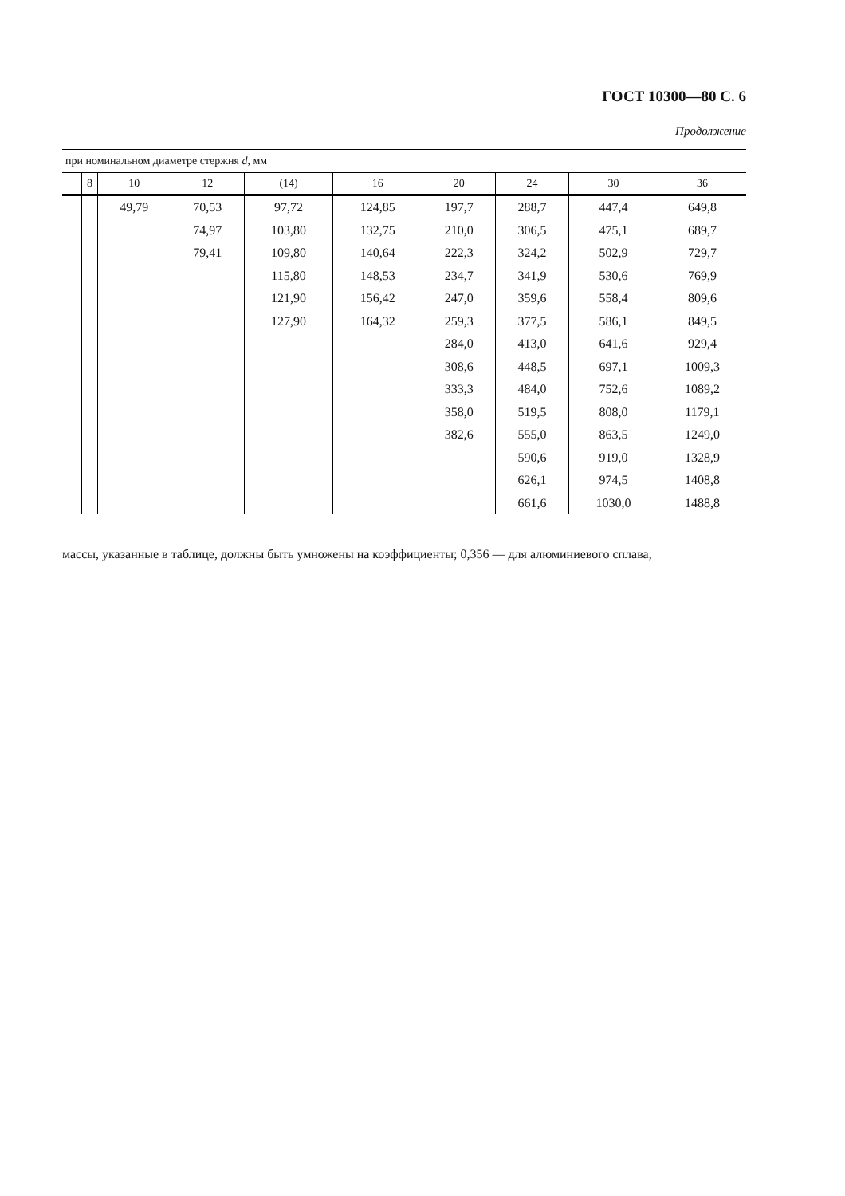ГОСТ 10300—80 С. 6
Продолжение
| при номинальном диаметре стержня d , мм | | | | | | | | | |
| --- | --- | --- | --- | --- | --- | --- | --- | --- | --- |
| | 8 | 10 | 12 | (14) | 16 | 20 | 24 | 30 | 36 |
| | | 49,79 | 70,53 | 97,72 | 124,85 | 197,7 | 288,7 | 447,4 | 649,8 |
| | | | 74,97 | 103,80 | 132,75 | 210,0 | 306,5 | 475,1 | 689,7 |
| | | | 79,41 | 109,80 | 140,64 | 222,3 | 324,2 | 502,9 | 729,7 |
| | | | | 115,80 | 148,53 | 234,7 | 341,9 | 530,6 | 769,9 |
| | | | | 121,90 | 156,42 | 247,0 | 359,6 | 558,4 | 809,6 |
| | | | | 127,90 | 164,32 | 259,3 | 377,5 | 586,1 | 849,5 |
| | | | | | | 284,0 | 413,0 | 641,6 | 929,4 |
| | | | | | | 308,6 | 448,5 | 697,1 | 1009,3 |
| | | | | | | 333,3 | 484,0 | 752,6 | 1089,2 |
| | | | | | | 358,0 | 519,5 | 808,0 | 1179,1 |
| | | | | | | 382,6 | 555,0 | 863,5 | 1249,0 |
| | | | | | | | 590,6 | 919,0 | 1328,9 |
| | | | | | | | 626,1 | 974,5 | 1408,8 |
| | | | | | | | 661,6 | 1030,0 | 1488,8 |
массы, указанные в таблице, должны быть умножены на коэффициенты; 0,356 — для алюминиевого сплава,